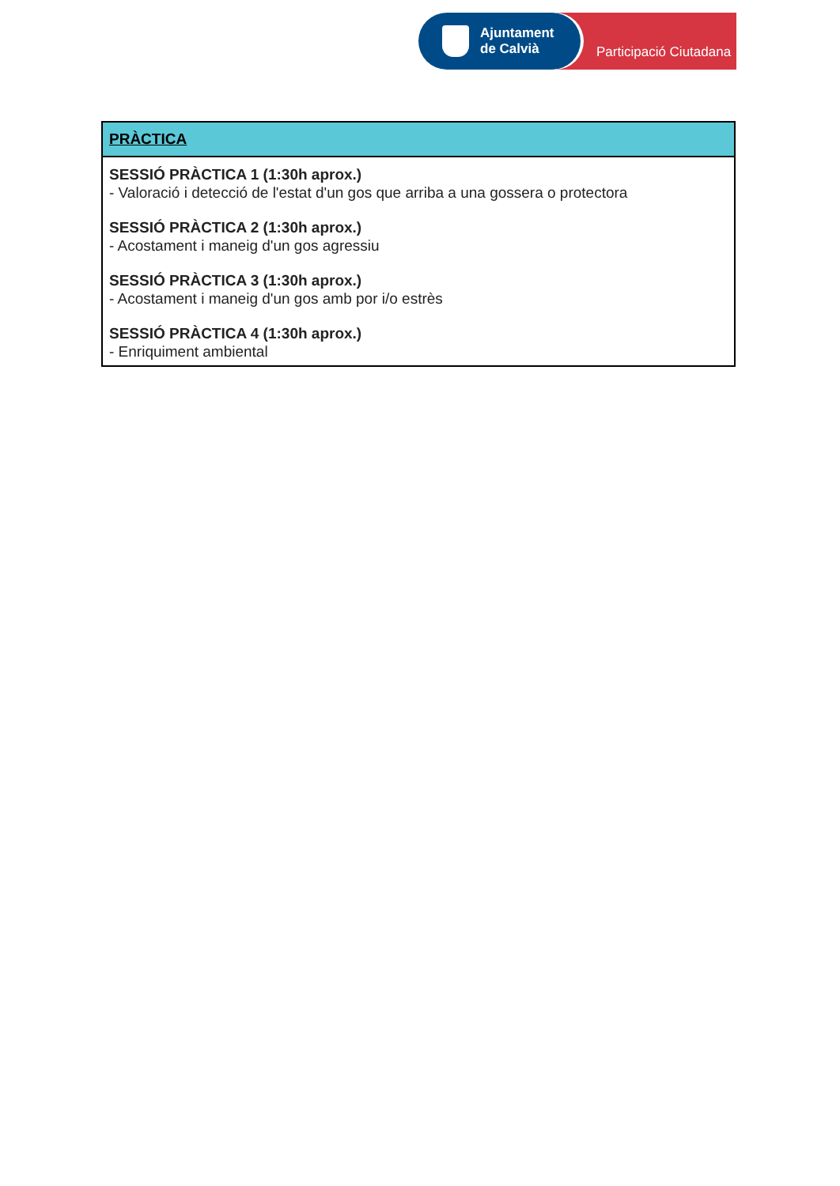Ajuntament
de Calvià
Participació Ciutadana
| PRÀCTICA |
| --- |
| SESSIÓ PRÀCTICA 1 (1:30h aprox.) - Valoració i detecció de l'estat d'un gos que arriba a una gossera o protectora SESSIÓ PRÀCTICA 2 (1:30h aprox.) - Acostament i maneig d'un gos agressiu SESSIÓ PRÀCTICA 3 (1:30h aprox.) - Acostament i maneig d'un gos amb por i/o estrès SESSIÓ PRÀCTICA 4 (1:30h aprox.) - Enriquiment ambiental |